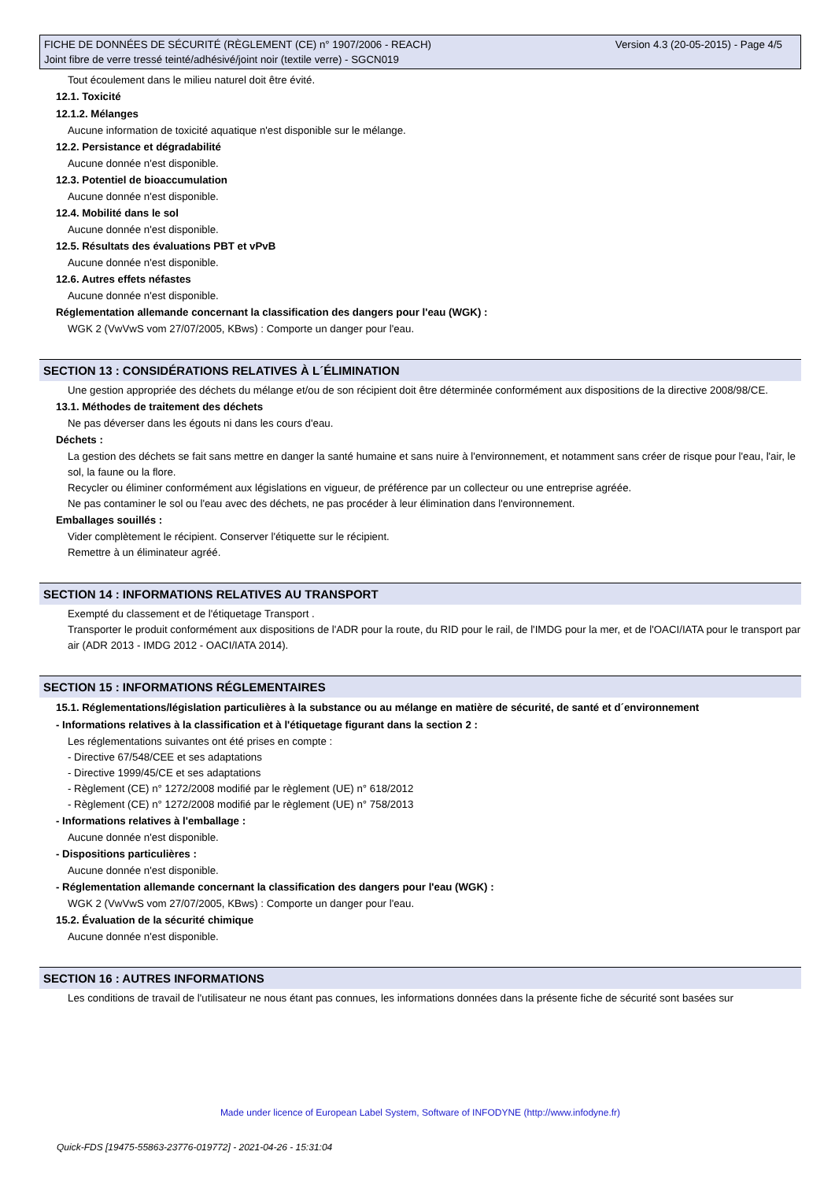FICHE DE DONNÉES DE SÉCURITÉ (RÈGLEMENT (CE) n° 1907/2006 - REACH)
Joint fibre de verre tressé teinté/adhésivé/joint noir (textile verre) - SGCN019
Version 4.3 (20-05-2015) - Page 4/5
Tout écoulement dans le milieu naturel doit être évité.
12.1. Toxicité
12.1.2. Mélanges
Aucune information de toxicité aquatique n'est disponible sur le mélange.
12.2. Persistance et dégradabilité
Aucune donnée n'est disponible.
12.3. Potentiel de bioaccumulation
Aucune donnée n'est disponible.
12.4. Mobilité dans le sol
Aucune donnée n'est disponible.
12.5. Résultats des évaluations PBT et vPvB
Aucune donnée n'est disponible.
12.6. Autres effets néfastes
Aucune donnée n'est disponible.
Réglementation allemande concernant la classification des dangers pour l'eau (WGK) :
WGK 2 (VwVwS vom 27/07/2005, KBws) : Comporte un danger pour l'eau.
SECTION 13 : CONSIDÉRATIONS RELATIVES À L´ÉLIMINATION
Une gestion appropriée des déchets du mélange et/ou de son récipient doit être déterminée conformément aux dispositions de la directive 2008/98/CE.
13.1. Méthodes de traitement des déchets
Ne pas déverser dans les égouts ni dans les cours d'eau.
Déchets :
La gestion des déchets se fait sans mettre en danger la santé humaine et sans nuire à l'environnement, et notamment sans créer de risque pour l'eau, l'air, le sol, la faune ou la flore.
Recycler ou éliminer conformément aux législations en vigueur, de préférence par un collecteur ou une entreprise agréée.
Ne pas contaminer le sol ou l'eau avec des déchets, ne pas procéder à leur élimination dans l'environnement.
Emballages souillés :
Vider complètement le récipient. Conserver l'étiquette sur le récipient.
Remettre à un éliminateur agréé.
SECTION 14 : INFORMATIONS RELATIVES AU TRANSPORT
Exempté du classement et de l'étiquetage Transport .
Transporter le produit conformément aux dispositions de l'ADR pour la route, du RID pour le rail, de l'IMDG pour la mer, et de l'OACI/IATA pour le transport par air (ADR 2013 - IMDG 2012 - OACI/IATA 2014).
SECTION 15 : INFORMATIONS RÉGLEMENTAIRES
15.1. Réglementations/législation particulières à la substance ou au mélange en matière de sécurité, de santé et d´environnement
- Informations relatives à la classification et à l'étiquetage figurant dans la section 2 :
Les réglementations suivantes ont été prises en compte :
- Directive 67/548/CEE et ses adaptations
- Directive 1999/45/CE et ses adaptations
- Règlement (CE) n° 1272/2008 modifié par le règlement (UE) n° 618/2012
- Règlement (CE) n° 1272/2008 modifié par le règlement (UE) n° 758/2013
- Informations relatives à l'emballage :
Aucune donnée n'est disponible.
- Dispositions particulières :
Aucune donnée n'est disponible.
- Réglementation allemande concernant la classification des dangers pour l'eau (WGK) :
WGK 2 (VwVwS vom 27/07/2005, KBws) : Comporte un danger pour l'eau.
15.2. Évaluation de la sécurité chimique
Aucune donnée n'est disponible.
SECTION 16 : AUTRES INFORMATIONS
Les conditions de travail de l'utilisateur ne nous étant pas connues, les informations données dans la présente fiche de sécurité sont basées sur
Made under licence of European Label System, Software of INFODYNE (http://www.infodyne.fr)
Quick-FDS [19475-55863-23776-019772] - 2021-04-26 - 15:31:04